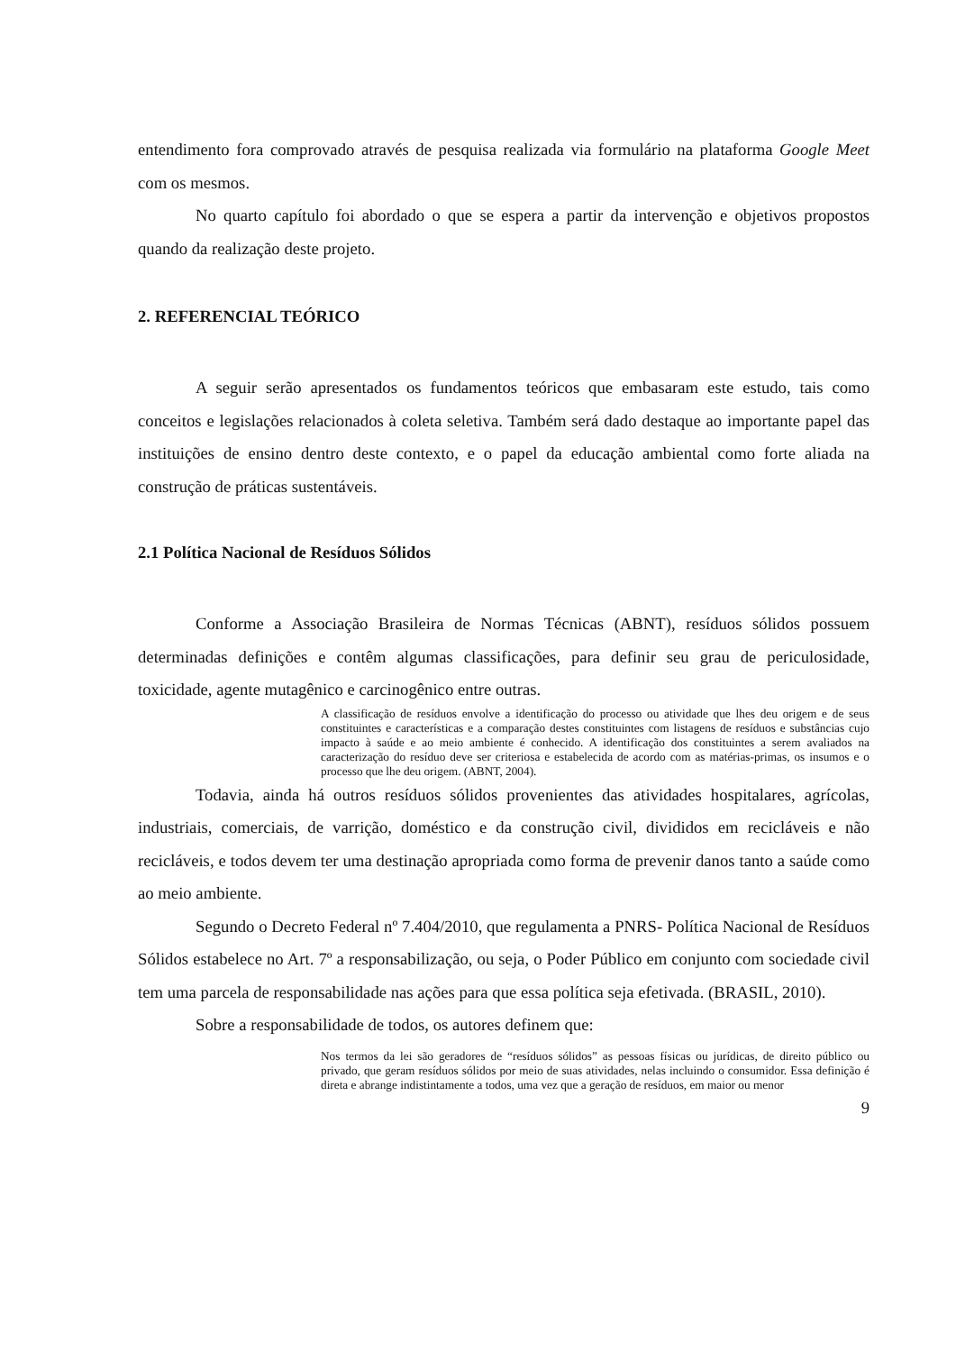entendimento fora comprovado através de pesquisa realizada via formulário na plataforma Google Meet com os mesmos.
No quarto capítulo foi abordado o que se espera a partir da intervenção e objetivos propostos quando da realização deste projeto.
2. REFERENCIAL TEÓRICO
A seguir serão apresentados os fundamentos teóricos que embasaram este estudo, tais como conceitos e legislações relacionados à coleta seletiva. Também será dado destaque ao importante papel das instituições de ensino dentro deste contexto, e o papel da educação ambiental como forte aliada na construção de práticas sustentáveis.
2.1 Política Nacional de Resíduos Sólidos
Conforme a Associação Brasileira de Normas Técnicas (ABNT), resíduos sólidos possuem determinadas definições e contêm algumas classificações, para definir seu grau de periculosidade, toxicidade, agente mutagênico e carcinogênico entre outras.
A classificação de resíduos envolve a identificação do processo ou atividade que lhes deu origem e de seus constituintes e características e a comparação destes constituintes com listagens de resíduos e substâncias cujo impacto à saúde e ao meio ambiente é conhecido. A identificação dos constituintes a serem avaliados na caracterização do resíduo deve ser criteriosa e estabelecida de acordo com as matérias-primas, os insumos e o processo que lhe deu origem. (ABNT, 2004).
Todavia, ainda há outros resíduos sólidos provenientes das atividades hospitalares, agrícolas, industriais, comerciais, de varrição, doméstico e da construção civil, divididos em recicláveis e não recicláveis, e todos devem ter uma destinação apropriada como forma de prevenir danos tanto a saúde como ao meio ambiente.
Segundo o Decreto Federal nº 7.404/2010, que regulamenta a PNRS- Política Nacional de Resíduos Sólidos estabelece no Art. 7º a responsabilização, ou seja, o Poder Público em conjunto com sociedade civil tem uma parcela de responsabilidade nas ações para que essa política seja efetivada. (BRASIL, 2010).
Sobre a responsabilidade de todos, os autores definem que:
Nos termos da lei são geradores de “resíduos sólidos” as pessoas físicas ou jurídicas, de direito público ou privado, que geram resíduos sólidos por meio de suas atividades, nelas incluindo o consumidor. Essa definição é direta e abrange indistintamente a todos, uma vez que a geração de resíduos, em maior ou menor
9